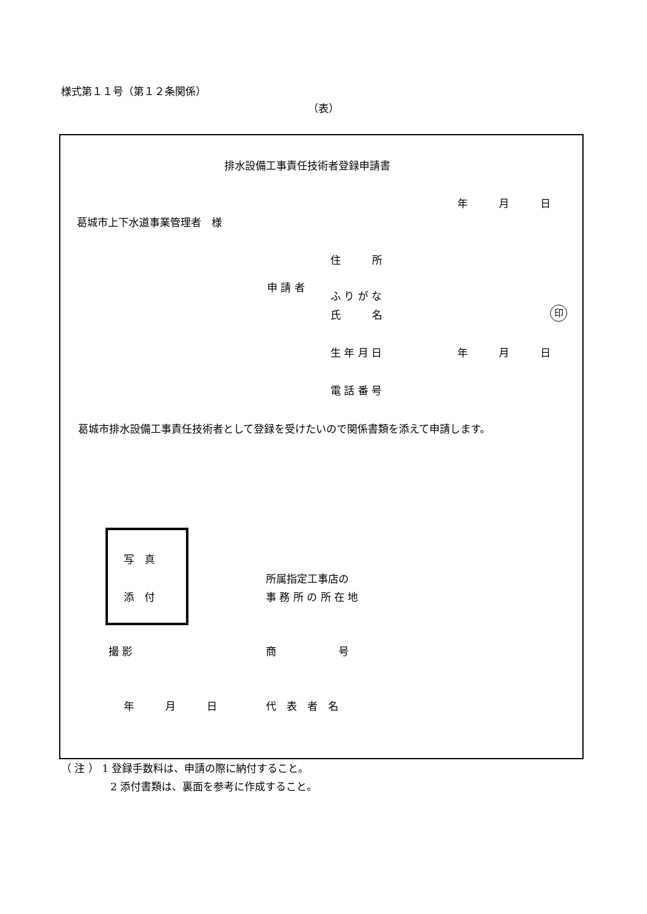様式第１１号（第１２条関係）
（表）
排水設備工事責任技術者登録申請書
年　　　月　　　日
葛城市上下水道事業管理者　様
住　　　所
申 請 者
ふ り が な
氏　　　名 印
生 年 月 日 年　　　月　　　日
電 話 番 号
葛城市排水設備工事責任技術者として登録を受けたいので関係書類を添えて申請します。
写　真
添　付
所属指定工事店の
事 務 所 の 所 在 地
撮 影 商　　　　　　号
年　　　月　　　日 代　表　者　名
（ 注 ） 1 登録手数料は、申請の際に納付すること。
2 添付書類は、裏面を参考に作成すること。